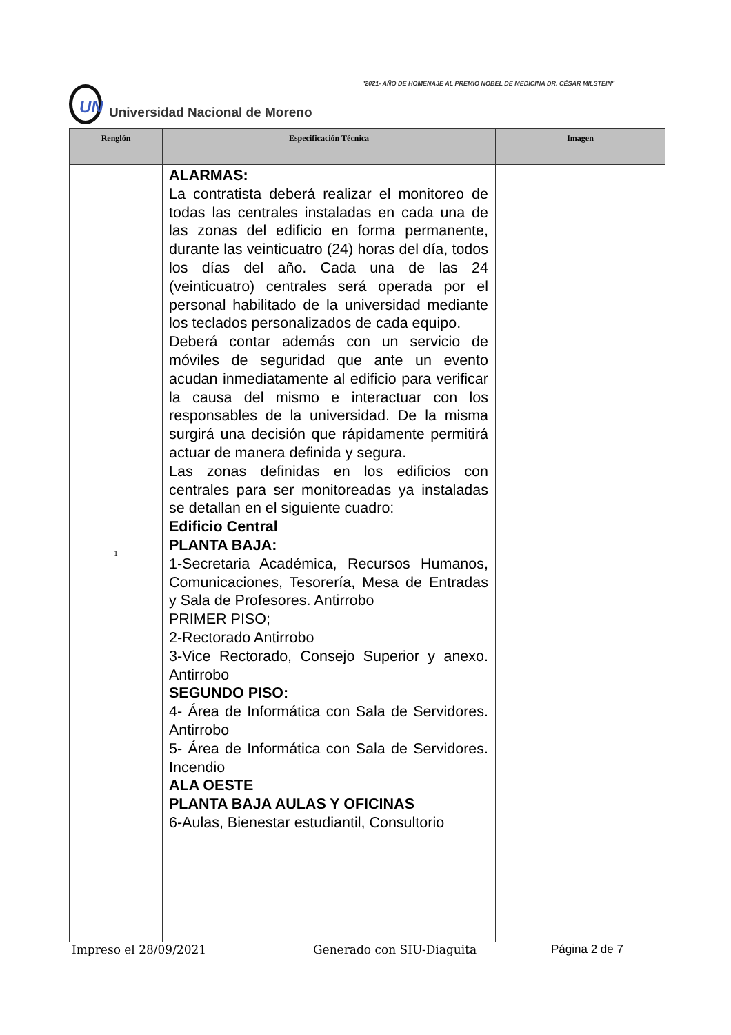"2021- AÑO DE HOMENAJE AL PREMIO NOBEL DE MEDICINA DR. CÉSAR MILSTEIN"
UN
Universidad Nacional de Moreno
| Renglón | Especificación Técnica | Imagen |
| --- | --- | --- |
| 1 | ALARMAS: La contratista deberá realizar el monitoreo de todas las centrales instaladas en cada una de las zonas del edificio en forma permanente, durante las veinticuatro (24) horas del día, todos los días del año. Cada una de las 24 (veinticuatro) centrales será operada por el personal habilitado de la universidad mediante los teclados personalizados de cada equipo. Deberá contar además con un servicio de móviles de seguridad que ante un evento acudan inmediatamente al edificio para verificar la causa del mismo e interactuar con los responsables de la universidad. De la misma surgirá una decisión que rápidamente permitirá actuar de manera definida y segura. Las zonas definidas en los edificios con centrales para ser monitoreadas ya instaladas se detallan en el siguiente cuadro: Edificio Central PLANTA BAJA: 1-Secretaria Académica, Recursos Humanos, Comunicaciones, Tesorería, Mesa de Entradas y Sala de Profesores. Antirrobo PRIMER PISO; 2-Rectorado Antirrobo 3-Vice Rectorado, Consejo Superior y anexo. Antirrobo SEGUNDO PISO: 4- Área de Informática con Sala de Servidores. Antirrobo 5- Área de Informática con Sala de Servidores. Incendio ALA OESTE PLANTA BAJA AULAS Y OFICINAS 6-Aulas, Bienestar estudiantil, Consultorio | |
Impreso el 28/09/2021 Generado con SIU-Diaguita Página 2 de 7